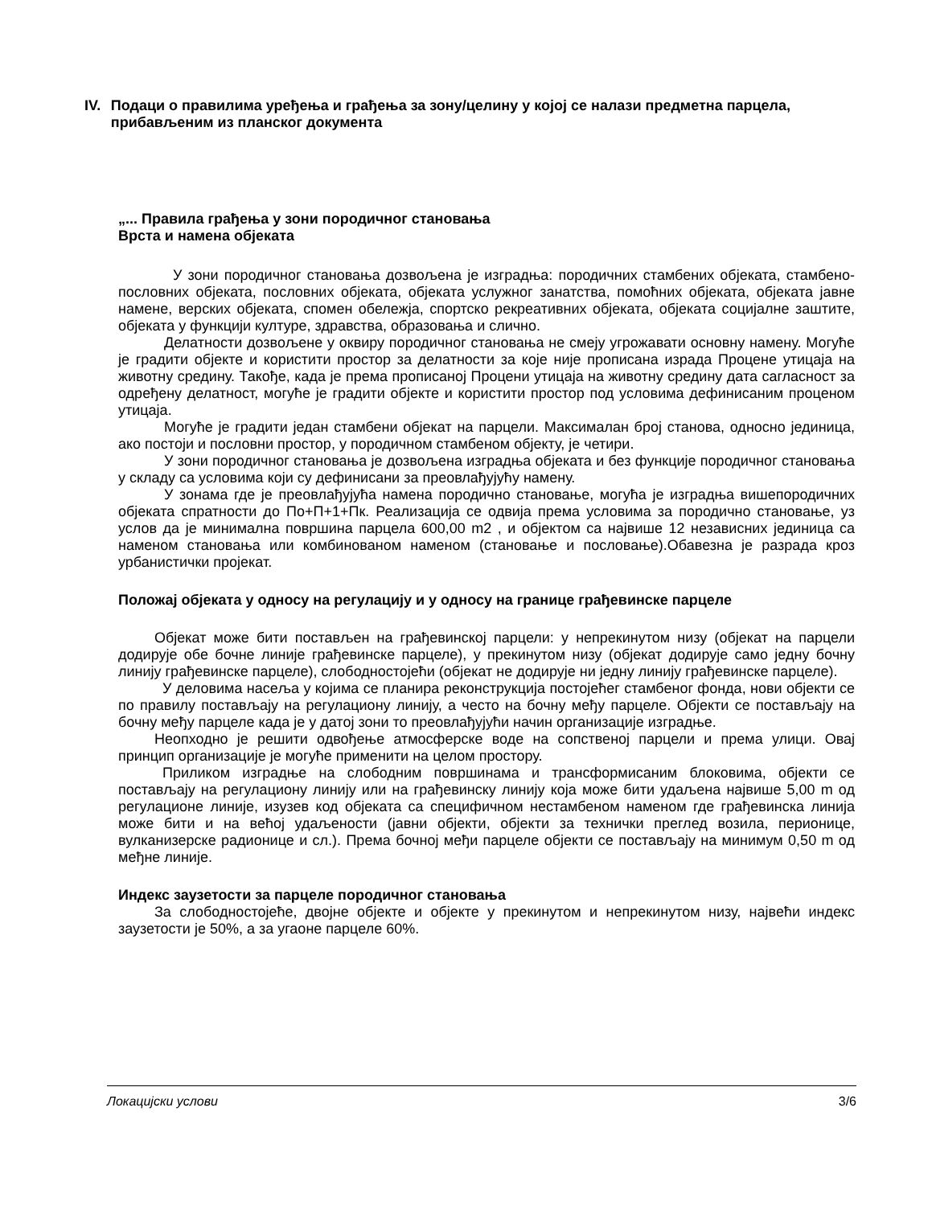IV. Подаци о правилима уређења и грађења за зону/целину у којој се налази предметна парцела, прибављеним из планског документа
„... Правила грађења у зони породичног становања
Врста и намена објеката
У зони породичног становања дозвољена је изградња: породичних стамбених објеката, стамбено-пословних објеката, пословних објеката, објеката услужног занатства, помоћних објеката, објеката јавне намене, верских објеката, спомен обележја, спортско рекреативних објеката, објеката социјалне заштите, објеката у функцији културе, здравства, образовања и слично.
Делатности дозвољене у оквиру породичног становања не смеју угрожавати основну намену. Могуће је градити објекте и користити простор за делатности за које није прописана израда Процене утицаја на животну средину. Такође, када је према прописаној Процени утицаја на животну средину дата сагласност за одређену делатност, могуће је градити објекте и користити простор под условима дефинисаним проценом утицаја.
Могуће је градити један стамбени објекат на парцели. Максималан број станова, односно јединица, ако постоји и пословни простор, у породичном стамбеном објекту, је четири.
У зони породичног становања је дозвољена изградња објеката и без функције породичног становања у складу са условима који су дефинисани за преовлађујућу намену.
У зонама где је преовлађујућа намена породично становање, могућа је изградња вишепородичних објеката спратности до По+П+1+Пк. Реализација се одвија према условима за породично становање, уз услов да је минимална површина парцела 600,00 m2 , и објектом са највише 12 независних јединица са наменом становања или комбинованом наменом (становање и пословање).Обавезна је разрада кроз урбанистички пројекат.
Положај објеката у односу на регулацију и у односу на границе грађевинске парцеле
Објекат може бити постављен на грађевинској парцели: у непрекинутом низу (објекат на парцели додирује обе бочне линије грађевинске парцеле), у прекинутом низу (објекат додирује само једну бочну линију грађевинске парцеле), слободностојећи (објекат не додирује ни једну линију грађевинске парцеле).
У деловима насеља у којима се планира реконструкција постојећег стамбеног фонда, нови објекти се по правилу постављају на регулациону линију, а често на бочну међу парцеле. Објекти се постављају на бочну међу парцеле када је у датој зони то преовлађујући начин организације изградње.
Неопходно је решити одвођење атмосферске воде на сопственој парцели и према улици. Овај принцип организације је могуће применити на целом простору.
Приликом изградње на слободним површинама и трансформисаним блоковима, објекти се постављају на регулациону линију или на грађевинску линију која може бити удаљена највише 5,00 m од регулационе линије, изузев код објеката са специфичном нестамбеном наменом где грађевинска линија може бити и на већој удаљености (јавни објекти, објекти за технички преглед возила, перионице, вулканизерске радионице и сл.). Према бочној међи парцеле објекти се постављају на минимум 0,50 m од међне линије.
Индекс заузетости за парцеле породичног становања
За слободностојеће, двојне објекте и објекте у прекинутом и непрекинутом низу, највећи индекс заузетости је 50%, а за угаоне парцеле 60%.
Локацијски услови 3/6